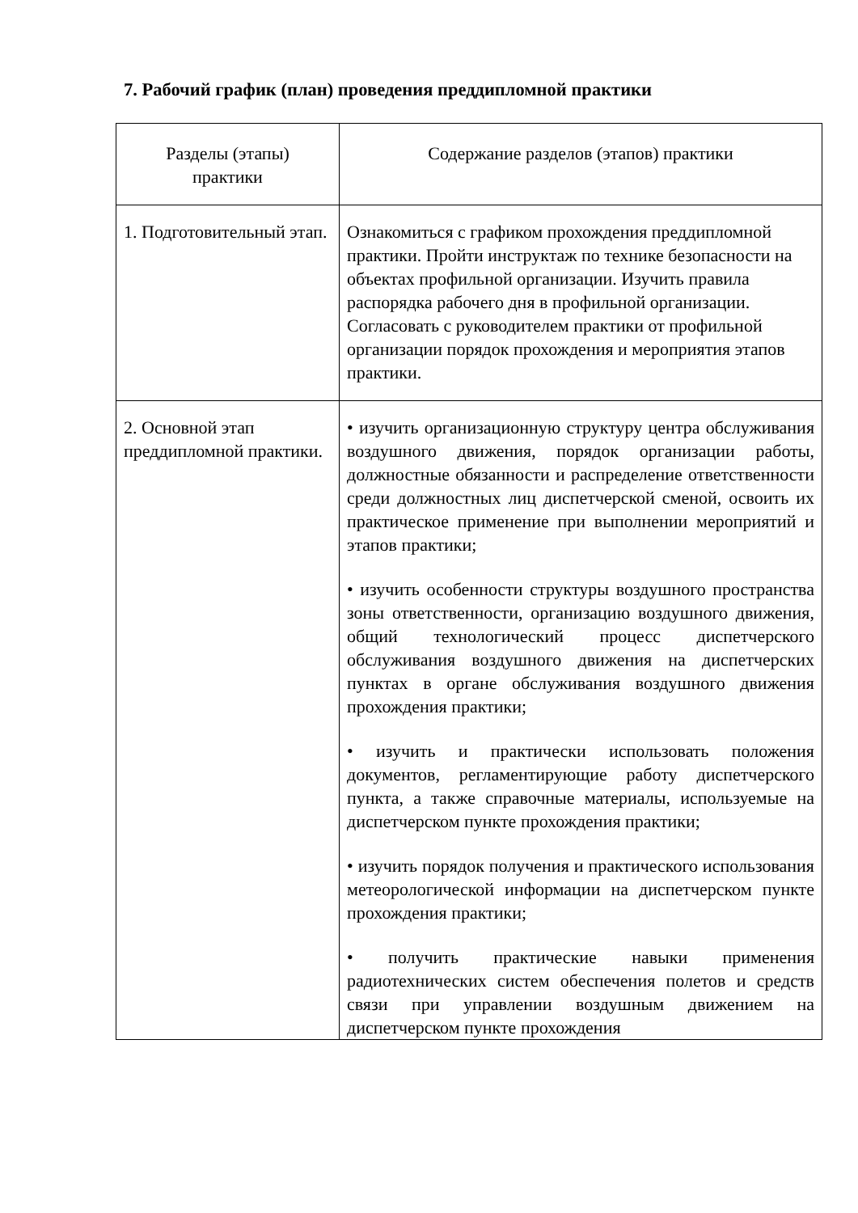7. Рабочий график (план) проведения преддипломной практики
| Разделы (этапы) практики | Содержание разделов (этапов) практики |
| --- | --- |
| 1. Подготовительный этап. | Ознакомиться с графиком прохождения преддипломной практики. Пройти инструктаж по технике безопасности на объектах профильной организации. Изучить правила распорядка рабочего дня в профильной организации. Согласовать с руководителем практики от профильной организации порядок прохождения и мероприятия этапов практики. |
| 2. Основной этап преддипломной практики. | • изучить организационную структуру центра обслуживания воздушного движения, порядок организации работы, должностные обязанности и распределение ответственности среди должностных лиц диспетчерской сменой, освоить их практическое применение при выполнении мероприятий и этапов практики; • изучить особенности структуры воздушного пространства зоны ответственности, организацию воздушного движения, общий технологический процесс диспетчерского обслуживания воздушного движения на диспетчерских пунктах в органе обслуживания воздушного движения прохождения практики; • изучить и практически использовать положения документов, регламентирующие работу диспетчерского пункта, а также справочные материалы, используемые на диспетчерском пункте прохождения практики; • изучить порядок получения и практического использования метеорологической информации на диспетчерском пункте прохождения практики; • получить практические навыки применения радиотехнических систем обеспечения полетов и средств связи при управлении воздушным движением на диспетчерском пункте прохождения |